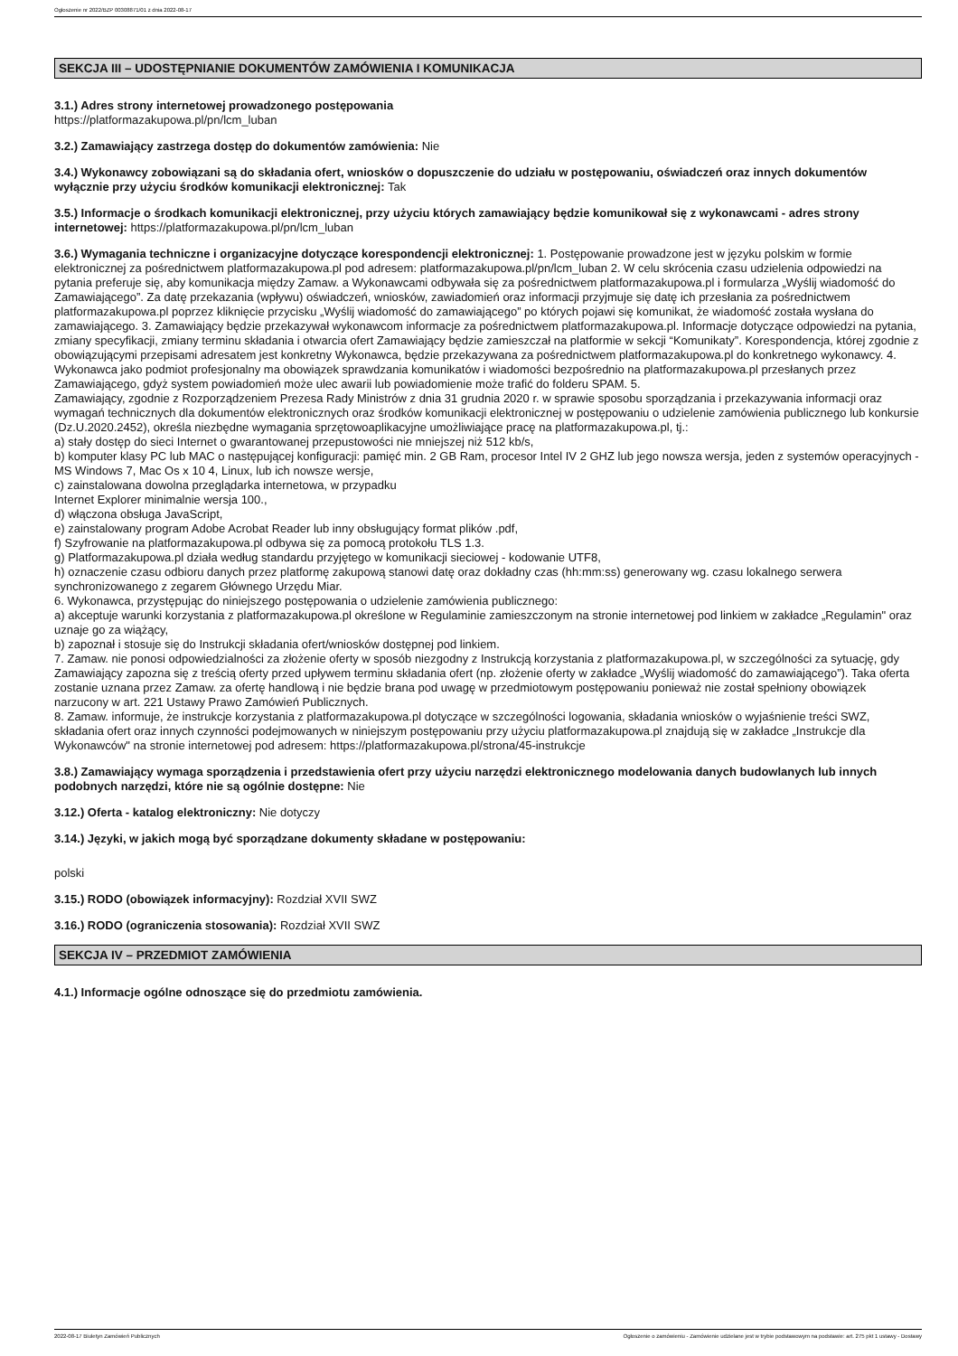Ogłoszenie nr 2022/BZP 00308871/01 z dnia 2022-08-17
SEKCJA III – UDOSTĘPNIANIE DOKUMENTÓW ZAMÓWIENIA I KOMUNIKACJA
3.1.) Adres strony internetowej prowadzonego postępowania
https://platformazakupowa.pl/pn/lcm_luban
3.2.) Zamawiający zastrzega dostęp do dokumentów zamówienia: Nie
3.4.) Wykonawcy zobowiązani są do składania ofert, wniosków o dopuszczenie do udziału w postępowaniu, oświadczeń oraz innych dokumentów wyłącznie przy użyciu środków komunikacji elektronicznej: Tak
3.5.) Informacje o środkach komunikacji elektronicznej, przy użyciu których zamawiający będzie komunikował się z wykonawcami - adres strony internetowej: https://platformazakupowa.pl/pn/lcm_luban
3.6.) Wymagania techniczne i organizacyjne dotyczące korespondencji elektronicznej: 1. Postępowanie prowadzone jest w języku polskim w formie elektronicznej za pośrednictwem platformazakupowa.pl pod adresem: platformazakupowa.pl/pn/lcm_luban 2. W celu skrócenia czasu udzielenia odpowiedzi na pytania preferuje się, aby komunikacja między Zamaw. a Wykonawcami odbywała się za pośrednictwem platformazakupowa.pl i formularza „Wyślij wiadomość do Zamawiającego”. Za datę przekazania (wpływu) oświadczeń, wniosków, zawiadomień oraz informacji przyjmuje się datę ich przesłania za pośrednictwem platformazakupowa.pl poprzez kliknięcie przycisku „Wyślij wiadomość do zamawiającego” po których pojawi się komunikat, że wiadomość została wysłana do zamawiającego. 3. Zamawiający będzie przekazywał wykonawcom informacje za pośrednictwem platformazakupowa.pl. Informacje dotyczące odpowiedzi na pytania, zmiany specyfikacji, zmiany terminu składania i otwarcia ofert Zamawiający będzie zamieszczał na platformie w sekcji “Komunikaty”. Korespondencja, której zgodnie z obowiązującymi przepisami adresatem jest konkretny Wykonawca, będzie przekazywana za pośrednictwem platformazakupowa.pl do konkretnego wykonawcy. 4. Wykonawca jako podmiot profesjonalny ma obowiązek sprawdzania komunikatów i wiadomości bezpośrednio na platformazakupowa.pl przesłanych przez Zamawiającego, gdyż system powiadomień może ulec awarii lub powiadomienie może trafić do folderu SPAM. 5.
Zamawiający, zgodnie z Rozporządzeniem Prezesa Rady Ministrów z dnia 31 grudnia 2020 r. w sprawie sposobu sporządzania i przekazywania informacji oraz wymagań technicznych dla dokumentów elektronicznych oraz środków komunikacji elektronicznej w postępowaniu o udzielenie zamówienia publicznego lub konkursie (Dz.U.2020.2452), określa niezbędne wymagania sprzętowoaplikacyjne umożliwiające pracę na platformazakupowa.pl, tj.:
a) stały dostęp do sieci Internet o gwarantowanej przepustowości nie mniejszej niż 512 kb/s,
b) komputer klasy PC lub MAC o następującej konfiguracji: pamięć min. 2 GB Ram, procesor Intel IV 2 GHZ lub jego nowsza wersja, jeden z systemów operacyjnych - MS Windows 7, Mac Os x 10 4, Linux, lub ich nowsze wersje,
c) zainstalowana dowolna przeglądarka internetowa, w przypadku
Internet Explorer minimalnie wersja 100.,
d) włączona obsługa JavaScript,
e) zainstalowany program Adobe Acrobat Reader lub inny obsługujący format plików .pdf,
f) Szyfrowanie na platformazakupowa.pl odbywa się za pomocą protokołu TLS 1.3.
g) Platformazakupowa.pl działa według standardu przyjętego w komunikacji sieciowej - kodowanie UTF8,
h) oznaczenie czasu odbioru danych przez platformę zakupową stanowi datę oraz dokładny czas (hh:mm:ss) generowany wg. czasu lokalnego serwera synchronizowanego z zegarem Głównego Urzędu Miar.
6. Wykonawca, przystępując do niniejszego postępowania o udzielenie zamówienia publicznego:
a) akceptuje warunki korzystania z platformazakupowa.pl określone w Regulaminie zamieszczonym na stronie internetowej pod linkiem w zakładce „Regulamin" oraz uznaje go za wiążący,
b) zapoznał i stosuje się do Instrukcji składania ofert/wniosków dostępnej pod linkiem.
7. Zamaw. nie ponosi odpowiedzialności za złożenie oferty w sposób niezgodny z Instrukcją korzystania z platformazakupowa.pl, w szczególności za sytuację, gdy Zamawiający zapozna się z treścią oferty przed upływem terminu składania ofert (np. złożenie oferty w zakładce „Wyślij wiadomość do zamawiającego”). Taka oferta zostanie uznana przez Zamaw. za ofertę handlową i nie będzie brana pod uwagę w przedmiotowym postępowaniu ponieważ nie został spełniony obowiązek narzucony w art. 221 Ustawy Prawo Zamówień Publicznych.
8. Zamaw. informuje, że instrukcje korzystania z platformazakupowa.pl dotyczące w szczególności logowania, składania wniosków o wyjaśnienie treści SWZ, składania ofert oraz innych czynności podejmowanych w niniejszym postępowaniu przy użyciu platformazakupowa.pl znajdują się w zakładce „Instrukcje dla Wykonawców" na stronie internetowej pod adresem: https://platformazakupowa.pl/strona/45-instrukcje
3.8.) Zamawiający wymaga sporządzenia i przedstawienia ofert przy użyciu narzędzi elektronicznego modelowania danych budowlanych lub innych podobnych narzędzi, które nie są ogólnie dostępne: Nie
3.12.) Oferta - katalog elektroniczny: Nie dotyczy
3.14.) Języki, w jakich mogą być sporządzane dokumenty składane w postępowaniu:
polski
3.15.) RODO (obowiązek informacyjny): Rozdział XVII SWZ
3.16.) RODO (ograniczenia stosowania): Rozdział XVII SWZ
SEKCJA IV – PRZEDMIOT ZAMÓWIENIA
4.1.) Informacje ogólne odnoszące się do przedmiotu zamówienia.
2022-08-17 Biuletyn Zamówień Publicznych Ogłoszenie o zamówieniu - Zamówienie udzielane jest w trybie podstawowym na podstawie: art. 275 pkt 1 ustawy - Dostawy